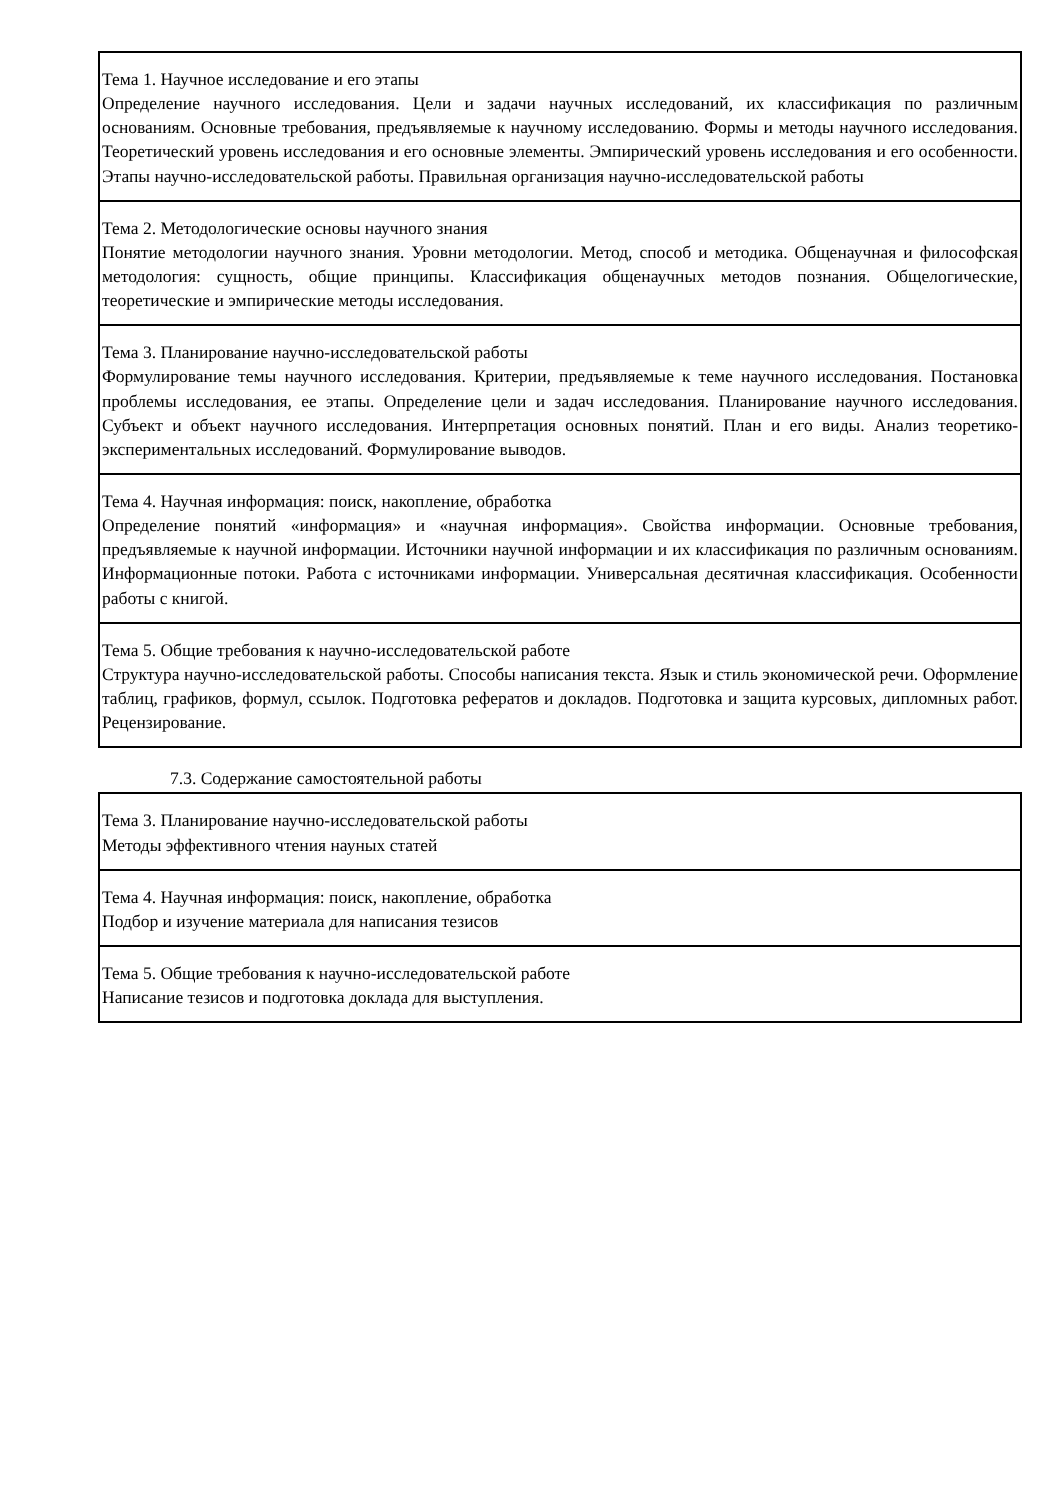| Тема 1. Научное исследование и его этапы Определение научного исследования. Цели и задачи научных исследований, их классификация по различным основаниям. Основные требования, предъявляемые к научному исследованию. Формы и методы научного исследования. Теоретический уровень исследования и его основные элементы. Эмпирический уровень исследования и его особенности. Этапы научно-исследовательской работы. Правильная организация научно-исследовательской работы |
| Тема 2. Методологические основы научного знания Понятие методологии научного знания. Уровни методологии. Метод, способ и методика. Общенаучная и философская методология: сущность, общие принципы. Классификация общенаучных методов познания. Общелогические, теоретические и эмпирические методы исследования. |
| Тема 3. Планирование научно-исследовательской работы Формулирование темы научного исследования. Критерии, предъявляемые к теме научного исследования. Постановка проблемы исследования, ее этапы. Определение цели и задач исследования. Планирование научного исследования. Субъект и объект научного исследования. Интерпретация основных понятий. План и его виды. Анализ теоретико-экспериментальных исследований. Формулирование выводов. |
| Тема 4. Научная информация: поиск, накопление, обработка Определение понятий «информация» и «научная информация». Свойства информации. Основные требования, предъявляемые к научной информации. Источники научной информации и их классификация по различным основаниям. Информационные потоки. Работа с источниками информации. Универсальная десятичная классификация. Особенности работы с книгой. |
| Тема 5. Общие требования к научно-исследовательской работе Структура научно-исследовательской работы. Способы написания текста. Язык и стиль экономической речи. Оформление таблиц, графиков, формул, ссылок. Подготовка рефератов и докладов. Подготовка и защита курсовых, дипломных работ. Рецензирование. |
7.3. Содержание самостоятельной работы
| Тема 3. Планирование научно-исследовательской работы Методы эффективного чтения науных статей |
| Тема 4. Научная информация: поиск, накопление, обработка Подбор и изучение материала для написания тезисов |
| Тема 5. Общие требования к научно-исследовательской работе Написание тезисов и подготовка доклада для выступления. |